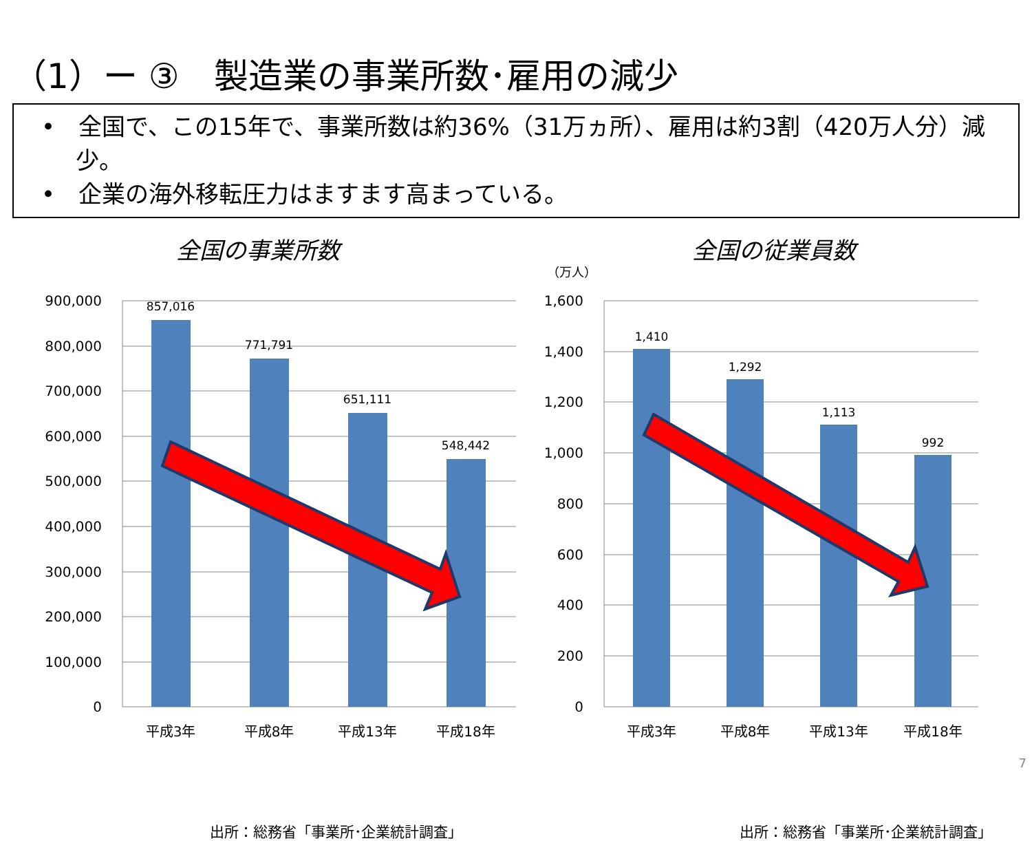（1）ー ③　製造業の事業所数･雇用の減少
•　全国で、この15年で、事業所数は約36%（31万ヵ所）、雇用は約3割（420万人分）減少。
•　企業の海外移転圧力はますます高まっている。
全国の事業所数
900,000
800,000
700,000
600,000
500,000
400,000
300,000
200,000
100,000
0
857,016
771,791
651,111
548,442
平成3年
平成8年
平成13年
平成18年
出所：総務省「事業所･企業統計調査」
全国の従業員数
（万人）
1,600
1,400
1,200
1,000
800
600
400
200
0
1,410
1,292
1,113
992
平成3年
平成8年
平成13年
平成18年
出所：総務省「事業所･企業統計調査」
7